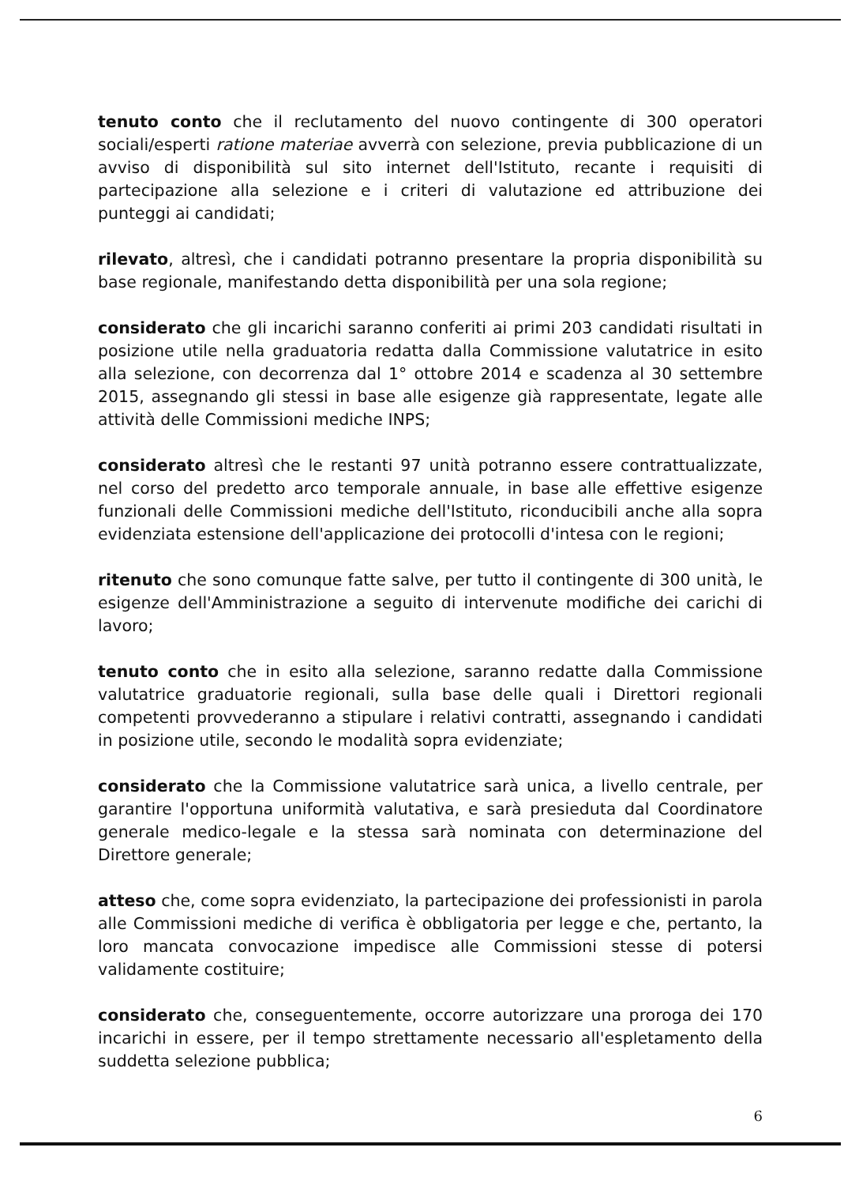tenuto conto che il reclutamento del nuovo contingente di 300 operatori sociali/esperti ratione materiae avverrà con selezione, previa pubblicazione di un avviso di disponibilità sul sito internet dell'Istituto, recante i requisiti di partecipazione alla selezione e i criteri di valutazione ed attribuzione dei punteggi ai candidati;
rilevato, altresì, che i candidati potranno presentare la propria disponibilità su base regionale, manifestando detta disponibilità per una sola regione;
considerato che gli incarichi saranno conferiti ai primi 203 candidati risultati in posizione utile nella graduatoria redatta dalla Commissione valutatrice in esito alla selezione, con decorrenza dal 1° ottobre 2014 e scadenza al 30 settembre 2015, assegnando gli stessi in base alle esigenze già rappresentate, legate alle attività delle Commissioni mediche INPS;
considerato altresì che le restanti 97 unità potranno essere contrattualizzate, nel corso del predetto arco temporale annuale, in base alle effettive esigenze funzionali delle Commissioni mediche dell'Istituto, riconducibili anche alla sopra evidenziata estensione dell'applicazione dei protocolli d'intesa con le regioni;
ritenuto che sono comunque fatte salve, per tutto il contingente di 300 unità, le esigenze dell'Amministrazione a seguito di intervenute modifiche dei carichi di lavoro;
tenuto conto che in esito alla selezione, saranno redatte dalla Commissione valutatrice graduatorie regionali, sulla base delle quali i Direttori regionali competenti provvederanno a stipulare i relativi contratti, assegnando i candidati in posizione utile, secondo le modalità sopra evidenziate;
considerato che la Commissione valutatrice sarà unica, a livello centrale, per garantire l'opportuna uniformità valutativa, e sarà presieduta dal Coordinatore generale medico-legale e la stessa sarà nominata con determinazione del Direttore generale;
atteso che, come sopra evidenziato, la partecipazione dei professionisti in parola alle Commissioni mediche di verifica è obbligatoria per legge e che, pertanto, la loro mancata convocazione impedisce alle Commissioni stesse di potersi validamente costituire;
considerato che, conseguentemente, occorre autorizzare una proroga dei 170 incarichi in essere, per il tempo strettamente necessario all'espletamento della suddetta selezione pubblica;
6